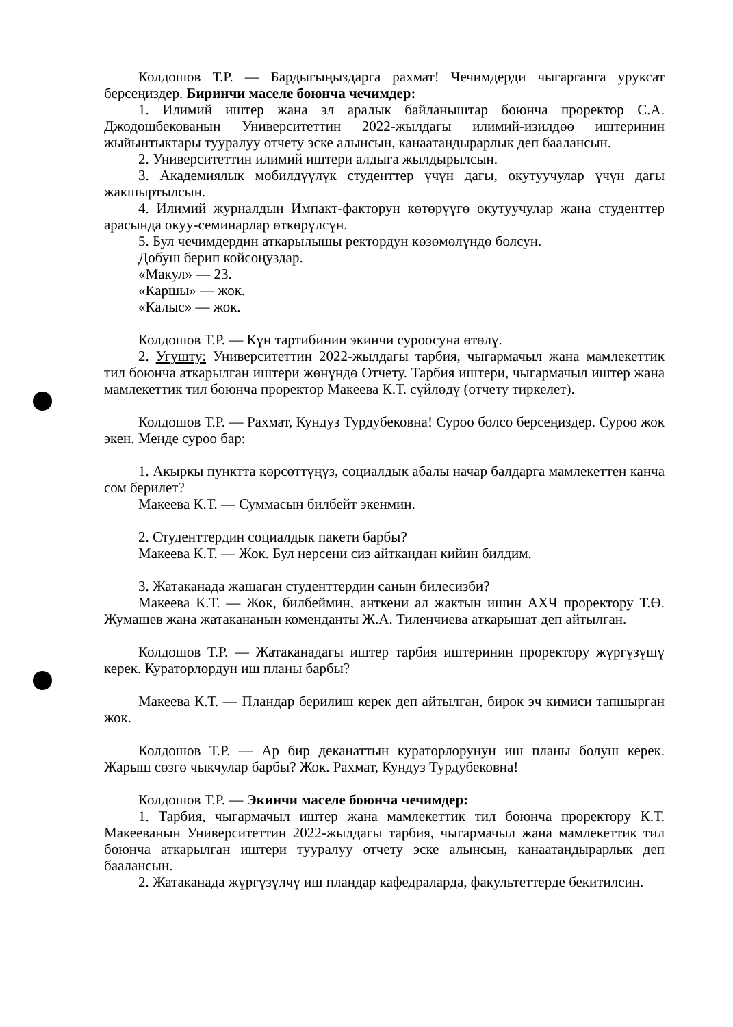Колдошов Т.Р. — Бардыгыңыздарга рахмат! Чечимдерди чыгарганга уруксат берсеңиздер. Биринчи маселе боюнча чечимдер:
1. Илимий иштер жана эл аралык байланыштар боюнча проректор С.А. Джодошбекованын Университеттин 2022-жылдагы илимий-изилдөө иштеринин жыйынтыктары тууралуу отчету эске алынсын, канаатандырарлык деп бааланcын.
2. Университеттин илимий иштери алдыга жылдырылсын.
3. Академиялык мобилдүүлүк студенттер үчүн дагы, окутуучулар үчүн дагы жакшыртылсын.
4. Илимий журналдын Импакт-факторун көтөрүүгө окутуучулар жана студенттер арасында окуу-семинарлар өткөрүлсүн.
5. Бул чечимдердин аткарылышы ректордун көзөмөлүндө болсун.
Добуш берип койсоңуздар.
«Макул» — 23.
«Каршы» — жок.
«Калыс» — жок.
Колдошов Т.Р. — Күн тартибинин экинчи суроосуна өтөлү.
2. Угушту: Университеттин 2022-жылдагы тарбия, чыгармачыл жана мамлекеттик тил боюнча аткарылган иштери жөнүндө Отчету. Тарбия иштери, чыгармачыл иштер жана мамлекеттик тил боюнча проректор Макеева К.Т. сүйлөдү (отчету тиркелет).
Колдошов Т.Р. — Рахмат, Кундуз Турдубековна! Суроо болсо берсеңиздер. Суроо жок экен. Менде суроо бар:
1. Акыркы пунктта көрсөттүңүз, социалдык абалы начар балдарга мамлекеттен канча сом берилет?
Макеева К.Т. — Суммасын билбейт экенмин.
2. Студенттердин социалдык пакети барбы?
Макеева К.Т. — Жок. Бул нерсени сиз айткандан кийин билдим.
3. Жатаканада жашаган студенттердин санын билесизби?
Макеева К.Т. — Жок, билбеймин, анткени ал жактын ишин АХЧ проректору Т.Ө. Жумашев жана жатакананын коменданты Ж.А. Тиленчиева аткарышат деп айтылган.
Колдошов Т.Р. — Жатаканадагы иштер тарбия иштеринин проректору жүргүзүшү керек. Кураторлордун иш планы барбы?
Макеева К.Т. — Пландар берилиш керек деп айтылган, бирок эч кимиси тапшырган жок.
Колдошов Т.Р. — Ар бир деканаттын кураторлорунун иш планы болуш керек. Жарыш сөзгө чыкчулар барбы? Жок. Рахмат, Кундуз Турдубековна!
Колдошов Т.Р. — Экинчи маселе боюнча чечимдер:
1. Тарбия, чыгармачыл иштер жана мамлекеттик тил боюнча проректору К.Т. Макееванын Университеттин 2022-жылдагы тарбия, чыгармачыл жана мамлекеттик тил боюнча аткарылган иштери тууралуу отчету эске алынсын, канаатандырарлык деп бааланcын.
2. Жатаканада жүргүзүлчү иш пландар кафедраларда, факультеттерде бекитилсин.